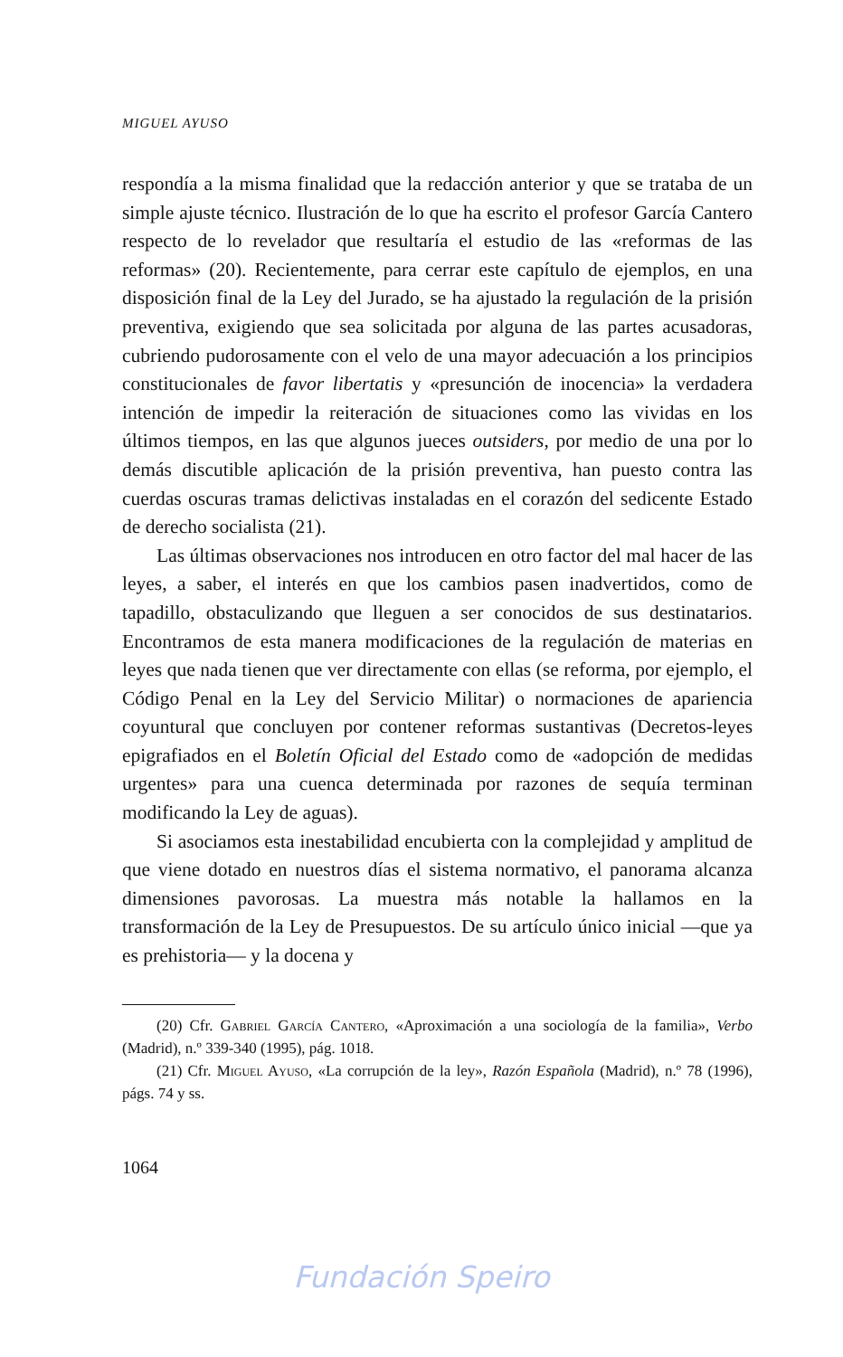MIGUEL AYUSO
respondía a la misma finalidad que la redacción anterior y que se trataba de un simple ajuste técnico. Ilustración de lo que ha escrito el profesor García Cantero respecto de lo revelador que resultaría el estudio de las «reformas de las reformas» (20). Recientemente, para cerrar este capítulo de ejemplos, en una disposición final de la Ley del Jurado, se ha ajustado la regulación de la prisión preventiva, exigiendo que sea solicitada por alguna de las partes acusadoras, cubriendo pudorosamente con el velo de una mayor adecuación a los principios constitucionales de favor libertatis y «presunción de inocencia» la verdadera intención de impedir la reiteración de situaciones como las vividas en los últimos tiempos, en las que algunos jueces outsiders, por medio de una por lo demás discutible aplicación de la prisión preventiva, han puesto contra las cuerdas oscuras tramas delictivas instaladas en el corazón del sedicente Estado de derecho socialista (21).
Las últimas observaciones nos introducen en otro factor del mal hacer de las leyes, a saber, el interés en que los cambios pasen inadvertidos, como de tapadillo, obstaculizando que lleguen a ser conocidos de sus destinatarios. Encontramos de esta manera modificaciones de la regulación de materias en leyes que nada tienen que ver directamente con ellas (se reforma, por ejemplo, el Código Penal en la Ley del Servicio Militar) o normaciones de apariencia coyuntural que concluyen por contener reformas sustantivas (Decretos-leyes epigrafiados en el Boletín Oficial del Estado como de «adopción de medidas urgentes» para una cuenca determinada por razones de sequía terminan modificando la Ley de aguas).
Si asociamos esta inestabilidad encubierta con la complejidad y amplitud de que viene dotado en nuestros días el sistema normativo, el panorama alcanza dimensiones pavorosas. La muestra más notable la hallamos en la transformación de la Ley de Presupuestos. De su artículo único inicial —que ya es prehistoria— y la docena y
(20) Cfr. Gabriel García Cantero, «Aproximación a una sociología de la familia», Verbo (Madrid), n.º 339-340 (1995), pág. 1018.
(21) Cfr. Miguel Ayuso, «La corrupción de la ley», Razón Española (Madrid), n.º 78 (1996), págs. 74 y ss.
1064
Fundación Speiro